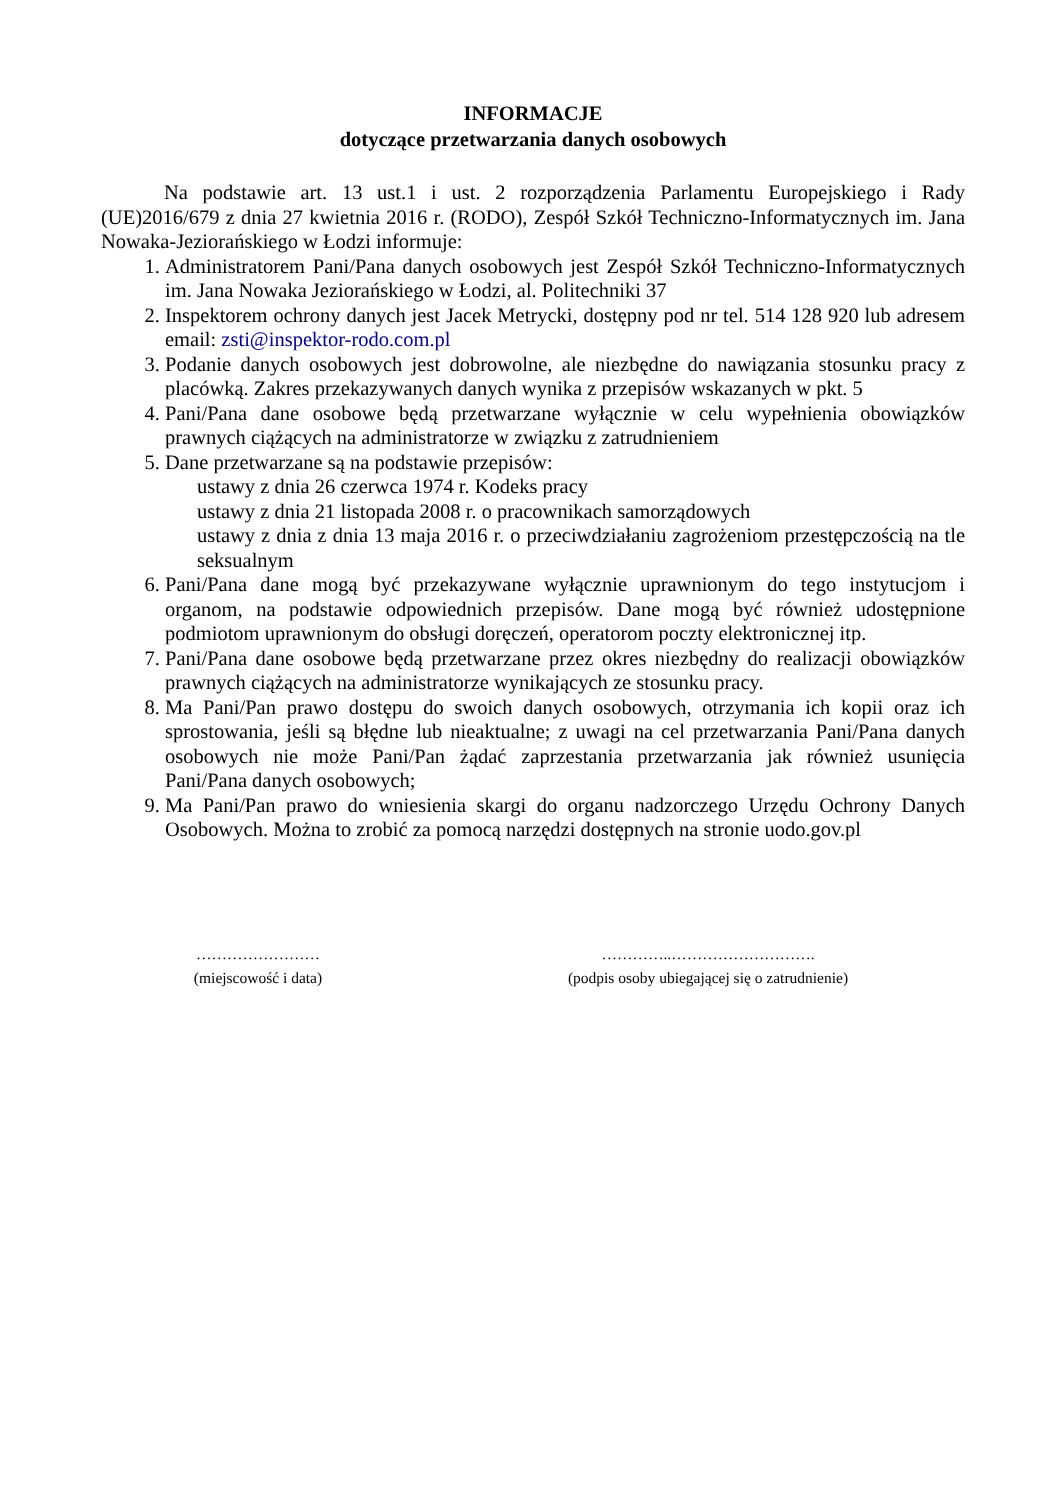INFORMACJE
dotyczące przetwarzania danych osobowych
Na podstawie art. 13 ust.1 i ust. 2 rozporządzenia Parlamentu Europejskiego i Rady (UE)2016/679 z dnia 27 kwietnia 2016 r. (RODO), Zespół Szkół Techniczno-Informatycznych im. Jana Nowaka-Jeziorańskiego w Łodzi informuje:
1. Administratorem Pani/Pana danych osobowych jest Zespół Szkół Techniczno-Informatycznych im. Jana Nowaka Jeziorańskiego w Łodzi, al. Politechniki 37
2. Inspektorem ochrony danych jest Jacek Metrycki, dostępny pod nr tel. 514 128 920 lub adresem email: zsti@inspektor-rodo.com.pl
3. Podanie danych osobowych jest dobrowolne, ale niezbędne do nawiązania stosunku pracy z placówką. Zakres przekazywanych danych wynika z przepisów wskazanych w pkt. 5
4. Pani/Pana dane osobowe będą przetwarzane wyłącznie w celu wypełnienia obowiązków prawnych ciążących na administratorze w związku z zatrudnieniem
5. Dane przetwarzane są na podstawie przepisów:
ustawy z dnia 26 czerwca 1974 r. Kodeks pracy
ustawy z dnia 21 listopada 2008 r. o pracownikach samorządowych
ustawy z dnia z dnia 13 maja 2016 r. o przeciwdziałaniu zagrożeniom przestępczością na tle seksualnym
6. Pani/Pana dane mogą być przekazywane wyłącznie uprawnionym do tego instytucjom i organom, na podstawie odpowiednich przepisów. Dane mogą być również udostępnione podmiotom uprawnionym do obsługi doręczeń, operatorom poczty elektronicznej itp.
7. Pani/Pana dane osobowe będą przetwarzane przez okres niezbędny do realizacji obowiązków prawnych ciążących na administratorze wynikających ze stosunku pracy.
8. Ma Pani/Pan prawo dostępu do swoich danych osobowych, otrzymania ich kopii oraz ich sprostowania, jeśli są błędne lub nieaktualne; z uwagi na cel przetwarzania Pani/Pana danych osobowych nie może Pani/Pan żądać zaprzestania przetwarzania jak również usunięcia Pani/Pana danych osobowych;
9. Ma Pani/Pan prawo do wniesienia skargi do organu nadzorczego Urzędu Ochrony Danych Osobowych. Można to zrobić za pomocą narzędzi dostępnych na stronie uodo.gov.pl
……………………
(miejscowość i data)
…………..……………………….
(podpis osoby ubiegającej się o zatrudnienie)